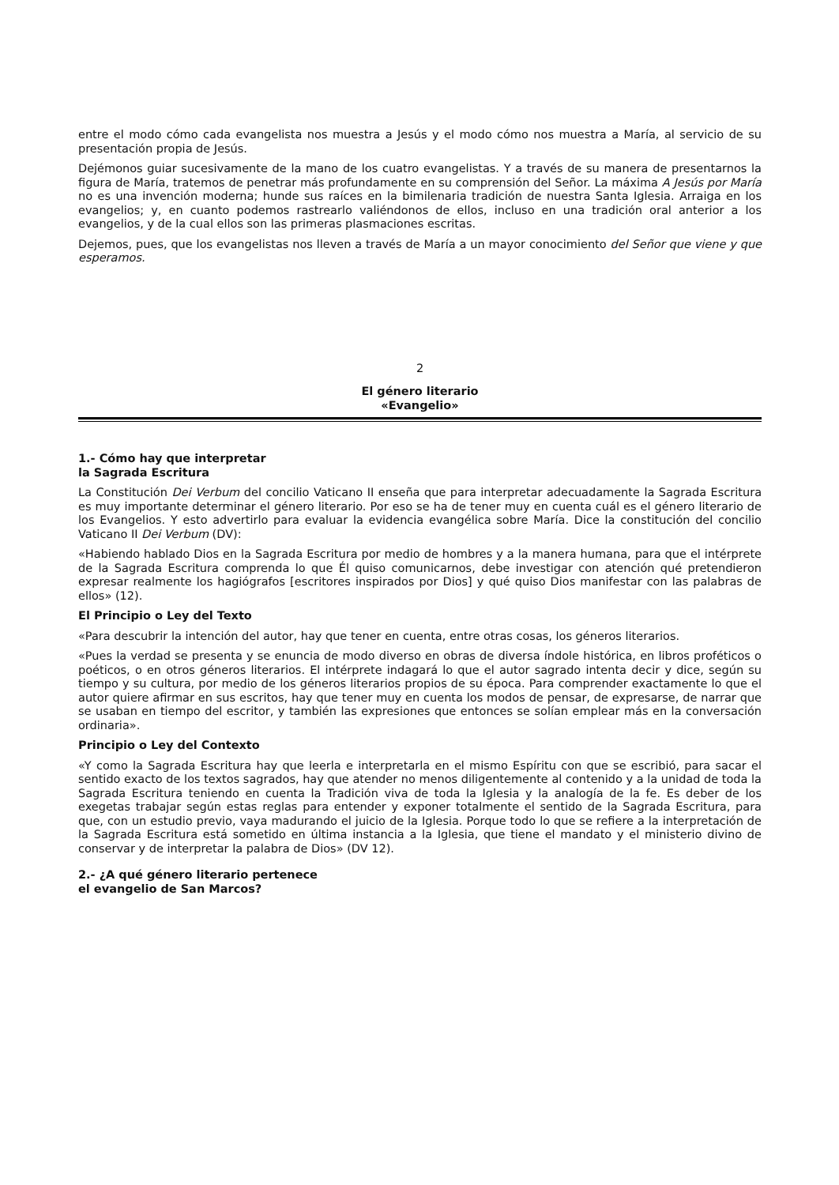entre el modo cómo cada evangelista nos muestra a Jesús y el modo cómo nos muestra a María, al servicio de su presentación propia de Jesús.
Dejémonos guiar sucesivamente de la mano de los cuatro evangelistas. Y a través de su manera de presentarnos la figura de María, tratemos de penetrar más profundamente en su comprensión del Señor. La máxima A Jesús por María no es una invención moderna; hunde sus raíces en la bimilenaria tradición de nuestra Santa Iglesia. Arraiga en los evangelios; y, en cuanto podemos rastrearlo valiéndonos de ellos, incluso en una tradición oral anterior a los evangelios, y de la cual ellos son las primeras plasmaciones escritas.
Dejemos, pues, que los evangelistas nos lleven a través de María a un mayor conocimiento del Señor que viene y que esperamos.
2
El género literario
«Evangelio»
1.- Cómo hay que interpretar
la Sagrada Escritura
La Constitución Dei Verbum del concilio Vaticano II enseña que para interpretar adecuadamente la Sagrada Escritura es muy importante determinar el género literario. Por eso se ha de tener muy en cuenta cuál es el género literario de los Evangelios. Y esto advertirlo para evaluar la evidencia evangélica sobre María. Dice la constitución del concilio Vaticano II Dei Verbum (DV):
«Habiendo hablado Dios en la Sagrada Escritura por medio de hombres y a la manera humana, para que el intérprete de la Sagrada Escritura comprenda lo que Él quiso comunicarnos, debe investigar con atención qué pretendieron expresar realmente los hagiógrafos [escritores inspirados por Dios] y qué quiso Dios manifestar con las palabras de ellos» (12).
El Principio o Ley del Texto
«Para descubrir la intención del autor, hay que tener en cuenta, entre otras cosas, los géneros literarios.
«Pues la verdad se presenta y se enuncia de modo diverso en obras de diversa índole histórica, en libros proféticos o poéticos, o en otros géneros literarios. El intérprete indagará lo que el autor sagrado intenta decir y dice, según su tiempo y su cultura, por medio de los géneros literarios propios de su época. Para comprender exactamente lo que el autor quiere afirmar en sus escritos, hay que tener muy en cuenta los modos de pensar, de expresarse, de narrar que se usaban en tiempo del escritor, y también las expresiones que entonces se solían emplear más en la conversación ordinaria».
Principio o Ley del Contexto
«Y como la Sagrada Escritura hay que leerla e interpretarla en el mismo Espíritu con que se escribió, para sacar el sentido exacto de los textos sagrados, hay que atender no menos diligentemente al contenido y a la unidad de toda la Sagrada Escritura teniendo en cuenta la Tradición viva de toda la Iglesia y la analogía de la fe. Es deber de los exegetas trabajar según estas reglas para entender y exponer totalmente el sentido de la Sagrada Escritura, para que, con un estudio previo, vaya madurando el juicio de la Iglesia. Porque todo lo que se refiere a la interpretación de la Sagrada Escritura está sometido en última instancia a la Iglesia, que tiene el mandato y el ministerio divino de conservar y de interpretar la palabra de Dios» (DV 12).
2.- ¿A qué género literario pertenece
el evangelio de San Marcos?